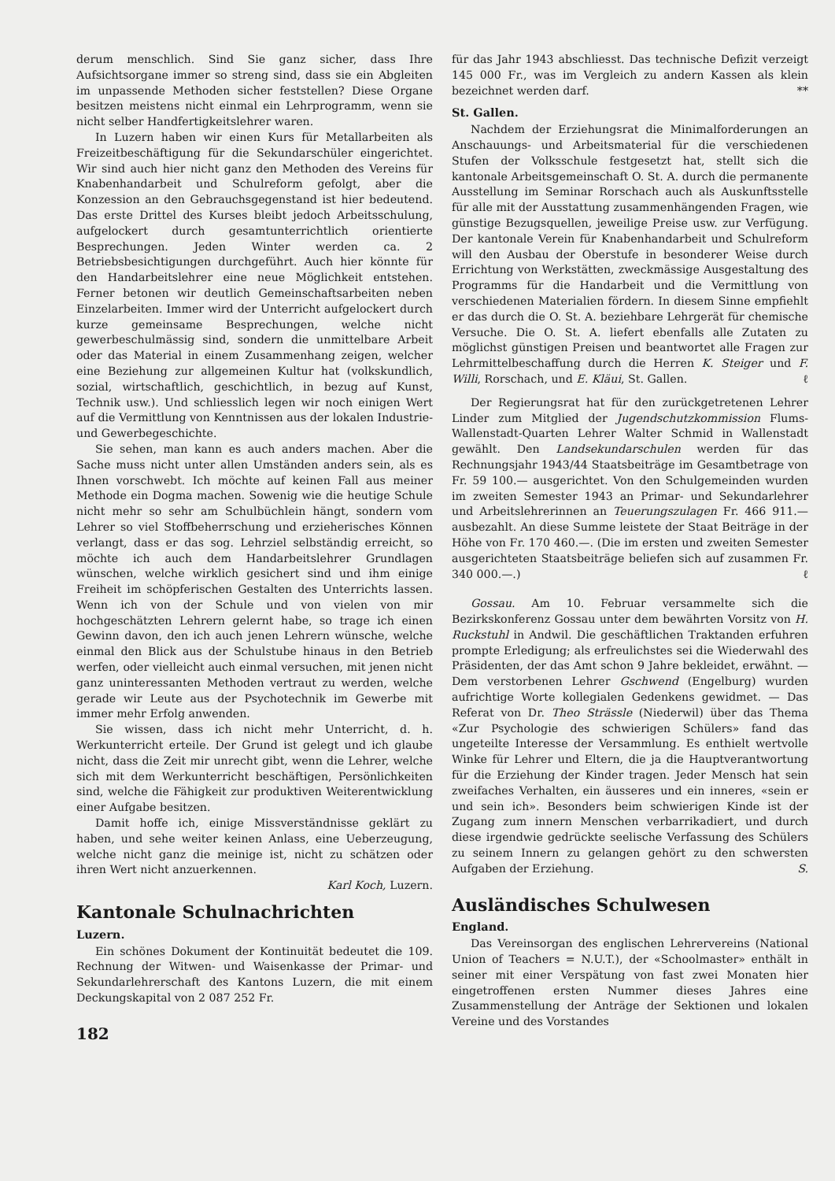derum menschlich. Sind Sie ganz sicher, dass Ihre Aufsichtsorgane immer so streng sind, dass sie ein Abgleiten im unpassende Methoden sicher feststellen? Diese Organe besitzen meistens nicht einmal ein Lehrprogramm, wenn sie nicht selber Handfertigkeitslehrer waren.
In Luzern haben wir einen Kurs für Metallarbeiten als Freizeitbeschäftigung für die Sekundarschüler eingerichtet. Wir sind auch hier nicht ganz den Methoden des Vereins für Knabenhandarbeit und Schulreform gefolgt, aber die Konzession an den Gebrauchsgegenstand ist hier bedeutend. Das erste Drittel des Kurses bleibt jedoch Arbeitsschulung, aufgelockert durch gesamtunterrichtlich orientierte Besprechungen. Jeden Winter werden ca. 2 Betriebsbesichtigungen durchgeführt. Auch hier könnte für den Handarbeitslehrer eine neue Möglichkeit entstehen. Ferner betonen wir deutlich Gemeinschaftsarbeiten neben Einzelarbeiten. Immer wird der Unterricht aufgelockert durch kurze gemeinsame Besprechungen, welche nicht gewerbeschulmässig sind, sondern die unmittelbare Arbeit oder das Material in einem Zusammenhang zeigen, welcher eine Beziehung zur allgemeinen Kultur hat (volkskundlich, sozial, wirtschaftlich, geschichtlich, in bezug auf Kunst, Technik usw.). Und schliesslich legen wir noch einigen Wert auf die Vermittlung von Kenntnissen aus der lokalen Industrie- und Gewerbegeschichte.
Sie sehen, man kann es auch anders machen. Aber die Sache muss nicht unter allen Umständen anders sein, als es Ihnen vorschwebt. Ich möchte auf keinen Fall aus meiner Methode ein Dogma machen. Sowenig wie die heutige Schule nicht mehr so sehr am Schulbüchlein hängt, sondern vom Lehrer so viel Stoffbeherrschung und erzieherisches Können verlangt, dass er das sog. Lehrziel selbständig erreicht, so möchte ich auch dem Handarbeitslehrer Grundlagen wünschen, welche wirklich gesichert sind und ihm einige Freiheit im schöpferischen Gestalten des Unterrichts lassen. Wenn ich von der Schule und von vielen von mir hochgeschätzten Lehrern gelernt habe, so trage ich einen Gewinn davon, den ich auch jenen Lehrern wünsche, welche einmal den Blick aus der Schulstube hinaus in den Betrieb werfen, oder vielleicht auch einmal versuchen, mit jenen nicht ganz uninteressanten Methoden vertraut zu werden, welche gerade wir Leute aus der Psychotechnik im Gewerbe mit immer mehr Erfolg anwenden.
Sie wissen, dass ich nicht mehr Unterricht, d. h. Werkunterricht erteile. Der Grund ist gelegt und ich glaube nicht, dass die Zeit mir unrecht gibt, wenn die Lehrer, welche sich mit dem Werkunterricht beschäftigen, Persönlichkeiten sind, welche die Fähigkeit zur produktiven Weiterentwicklung einer Aufgabe besitzen.
Damit hoffe ich, einige Missverständnisse geklärt zu haben, und sehe weiter keinen Anlass, eine Ueberzeugung, welche nicht ganz die meinige ist, nicht zu schätzen oder ihren Wert nicht anzuerkennen.
Karl Koch, Luzern.
Kantonale Schulnachrichten
Luzern.
Ein schönes Dokument der Kontinuität bedeutet die 109. Rechnung der Witwen- und Waisenkasse der Primar- und Sekundarlehrerschaft des Kantons Luzern, die mit einem Deckungskapital von 2 087 252 Fr.
182
für das Jahr 1943 abschliesst. Das technische Defizit verzeigt 145 000 Fr., was im Vergleich zu andern Kassen als klein bezeichnet werden darf. **
St. Gallen.
Nachdem der Erziehungsrat die Minimalforderungen an Anschauungs- und Arbeitsmaterial für die verschiedenen Stufen der Volksschule festgesetzt hat, stellt sich die kantonale Arbeitsgemeinschaft O. St. A. durch die permanente Ausstellung im Seminar Rorschach auch als Auskunftsstelle für alle mit der Ausstattung zusammenhängenden Fragen, wie günstige Bezugsquellen, jeweilige Preise usw. zur Verfügung. Der kantonale Verein für Knabenhandarbeit und Schulreform will den Ausbau der Oberstufe in besonderer Weise durch Errichtung von Werkstätten, zweckmässige Ausgestaltung des Programms für die Handarbeit und die Vermittlung von verschiedenen Materialien fördern. In diesem Sinne empfiehlt er das durch die O. St. A. beziehbare Lehrgerät für chemische Versuche. Die O. St. A. liefert ebenfalls alle Zutaten zu möglichst günstigen Preisen und beantwortet alle Fragen zur Lehrmittelbeschaffung durch die Herren K. Steiger und F. Willi, Rorschach, und E. Kläui, St. Gallen. ℓ
Der Regierungsrat hat für den zurückgetretenen Lehrer Linder zum Mitglied der Jugendschutzkommission Flums-Wallenstadt-Quarten Lehrer Walter Schmid in Wallenstadt gewählt. Den Landsekundarschulen werden für das Rechnungsjahr 1943/44 Staatsbeiträge im Gesamtbetrage von Fr. 59 100.— ausgerichtet. Von den Schulgemeinden wurden im zweiten Semester 1943 an Primar- und Sekundarlehrer und Arbeitslehrerinnen an Teuerungszulagen Fr. 466 911.— ausbezahlt. An diese Summe leistete der Staat Beiträge in der Höhe von Fr. 170 460.—. (Die im ersten und zweiten Semester ausgerichteten Staatsbeiträge beliefen sich auf zusammen Fr. 340 000.—.) ℓ
Gossau. Am 10. Februar versammelte sich die Bezirkskonferenz Gossau unter dem bewährten Vorsitz von H. Ruckstuhl in Andwil. Die geschäftlichen Traktanden erfuhren prompte Erledigung; als erfreulichstes sei die Wiederwahl des Präsidenten, der das Amt schon 9 Jahre bekleidet, erwähnt. — Dem verstorbenen Lehrer Gschwend (Engelburg) wurden aufrichtige Worte kollegialen Gedenkens gewidmet. — Das Referat von Dr. Theo Strässle (Niederwil) über das Thema «Zur Psychologie des schwierigen Schülers» fand das ungeteilte Interesse der Versammlung. Es enthielt wertvolle Winke für Lehrer und Eltern, die ja die Hauptverantwortung für die Erziehung der Kinder tragen. Jeder Mensch hat sein zweifaches Verhalten, ein äusseres und ein inneres, «sein er und sein ich». Besonders beim schwierigen Kinde ist der Zugang zum innern Menschen verbarrikadiert, und durch diese irgendwie gedrückte seelische Verfassung des Schülers zu seinem Innern zu gelangen gehört zu den schwersten Aufgaben der Erziehung. S.
Ausländisches Schulwesen
England.
Das Vereinsorgan des englischen Lehrervereins (National Union of Teachers = N.U.T.), der «Schoolmaster» enthält in seiner mit einer Verspätung von fast zwei Monaten hier eingetroffenen ersten Nummer dieses Jahres eine Zusammenstellung der Anträge der Sektionen und lokalen Vereine und des Vorstandes